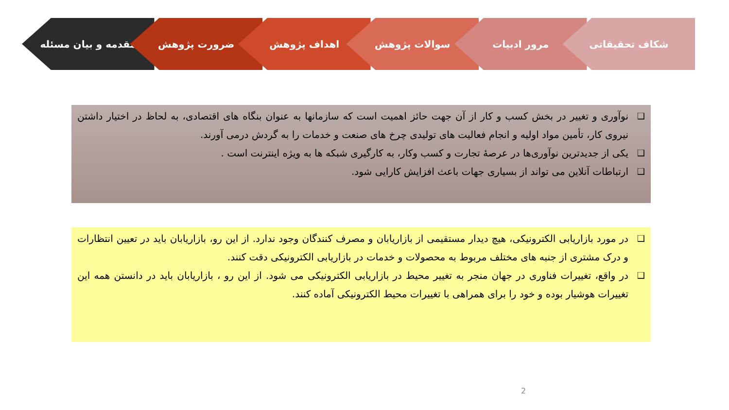مقدمه و بیان مسئله ضرورت پژوهش اهداف پژوهش سوالات پژوهش مرور ادبیات شکاف تحقیقاتی
❑ نوآوری و تغییر در بخش کسب و کار از آن جهت حائز اهمیت است که سازمانها به عنوان بنگاه های اقتصادی، به لحاظ در اختیار داشتن نیروی کار، تأمین مواد اولیه و انجام فعالیت های تولیدی چرخ های صنعت و خدمات را به گردش درمی آورند.
❑ یکی از جدیدترین نوآوری‌ها در عرصهٔ تجارت و کسب وکار، به کارگیری شبکه ها به ویژه اینترنت است .
❑ ارتباطات آنلاین می تواند از بسیاری جهات باعث افزایش کارایی شود.
❑ در مورد بازاریابی الکترونیکی، هیچ دیدار مستقیمی از بازاریابان و مصرف کنندگان وجود ندارد. از این رو، بازاریابان باید در تعیین انتظارات و درک مشتری از جنبه های مختلف مربوط به محصولات و خدمات در بازاریابی الکترونیکی دقت کنند.
❑ در واقع، تغییرات فناوری در جهان منجر به تغییر محیط در بازاریابی الکترونیکی می شود. از این رو ، بازاریابان باید در دانستن همه این تغییرات هوشیار بوده و خود را برای همراهی با تغییرات محیط الکترونیکی آماده کنند.
2